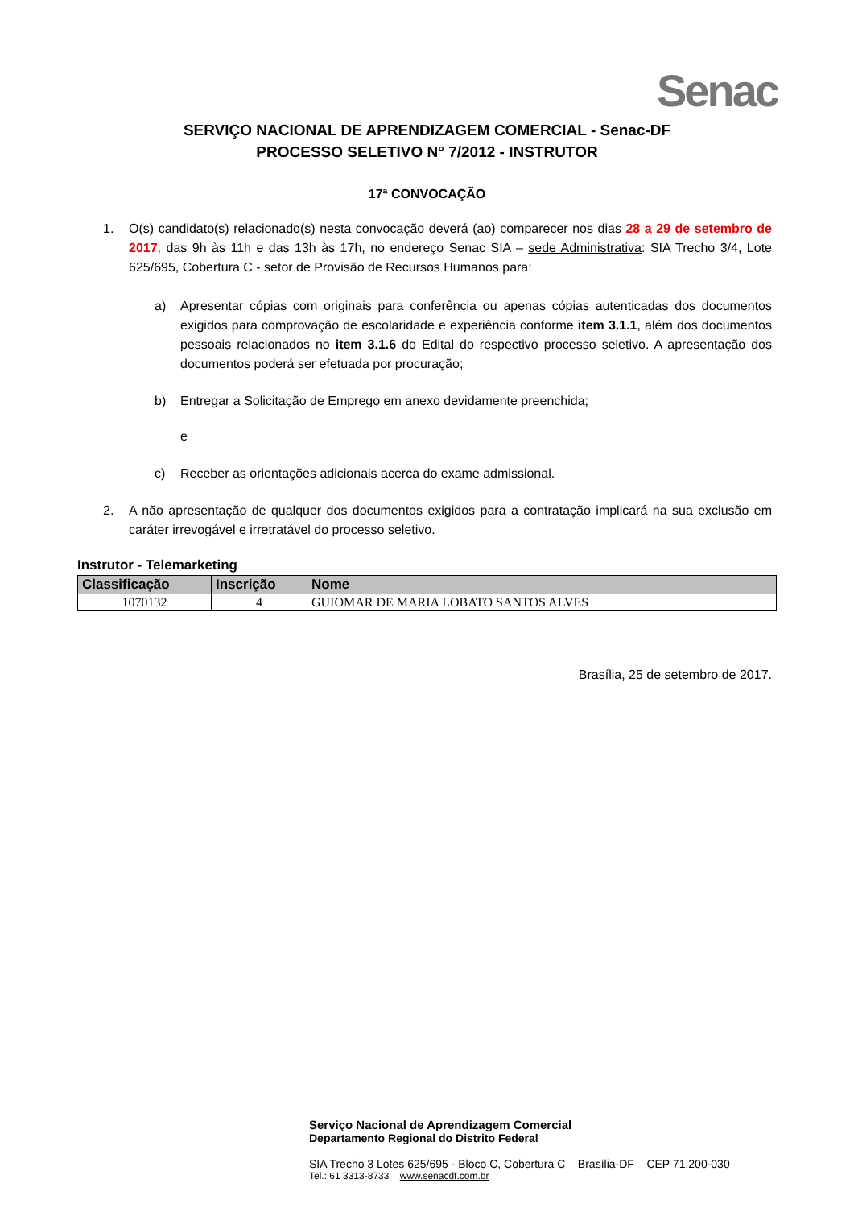Senac
SERVIÇO NACIONAL DE APRENDIZAGEM COMERCIAL - Senac-DF
PROCESSO SELETIVO N° 7/2012 - INSTRUTOR
17ª CONVOCAÇÃO
1. O(s) candidato(s) relacionado(s) nesta convocação deverá (ao) comparecer nos dias 28 a 29 de setembro de 2017, das 9h às 11h e das 13h às 17h, no endereço Senac SIA – sede Administrativa: SIA Trecho 3/4, Lote 625/695, Cobertura C - setor de Provisão de Recursos Humanos para:
a) Apresentar cópias com originais para conferência ou apenas cópias autenticadas dos documentos exigidos para comprovação de escolaridade e experiência conforme item 3.1.1, além dos documentos pessoais relacionados no item 3.1.6 do Edital do respectivo processo seletivo. A apresentação dos documentos poderá ser efetuada por procuração;
b) Entregar a Solicitação de Emprego em anexo devidamente preenchida;
e
c) Receber as orientações adicionais acerca do exame admissional.
2. A não apresentação de qualquer dos documentos exigidos para a contratação implicará na sua exclusão em caráter irrevogável e irretratável do processo seletivo.
Instrutor - Telemarketing
| Classificação | Inscrição | Nome |
| --- | --- | --- |
| 1070132 | 4 | GUIOMAR DE MARIA LOBATO SANTOS ALVES |
Brasília, 25 de setembro de 2017.
Serviço Nacional de Aprendizagem Comercial
Departamento Regional do Distrito Federal
SIA Trecho 3 Lotes 625/695 - Bloco C, Cobertura C – Brasília-DF – CEP 71.200-030
Tel.: 61 3313-8733 www.senacdf.com.br